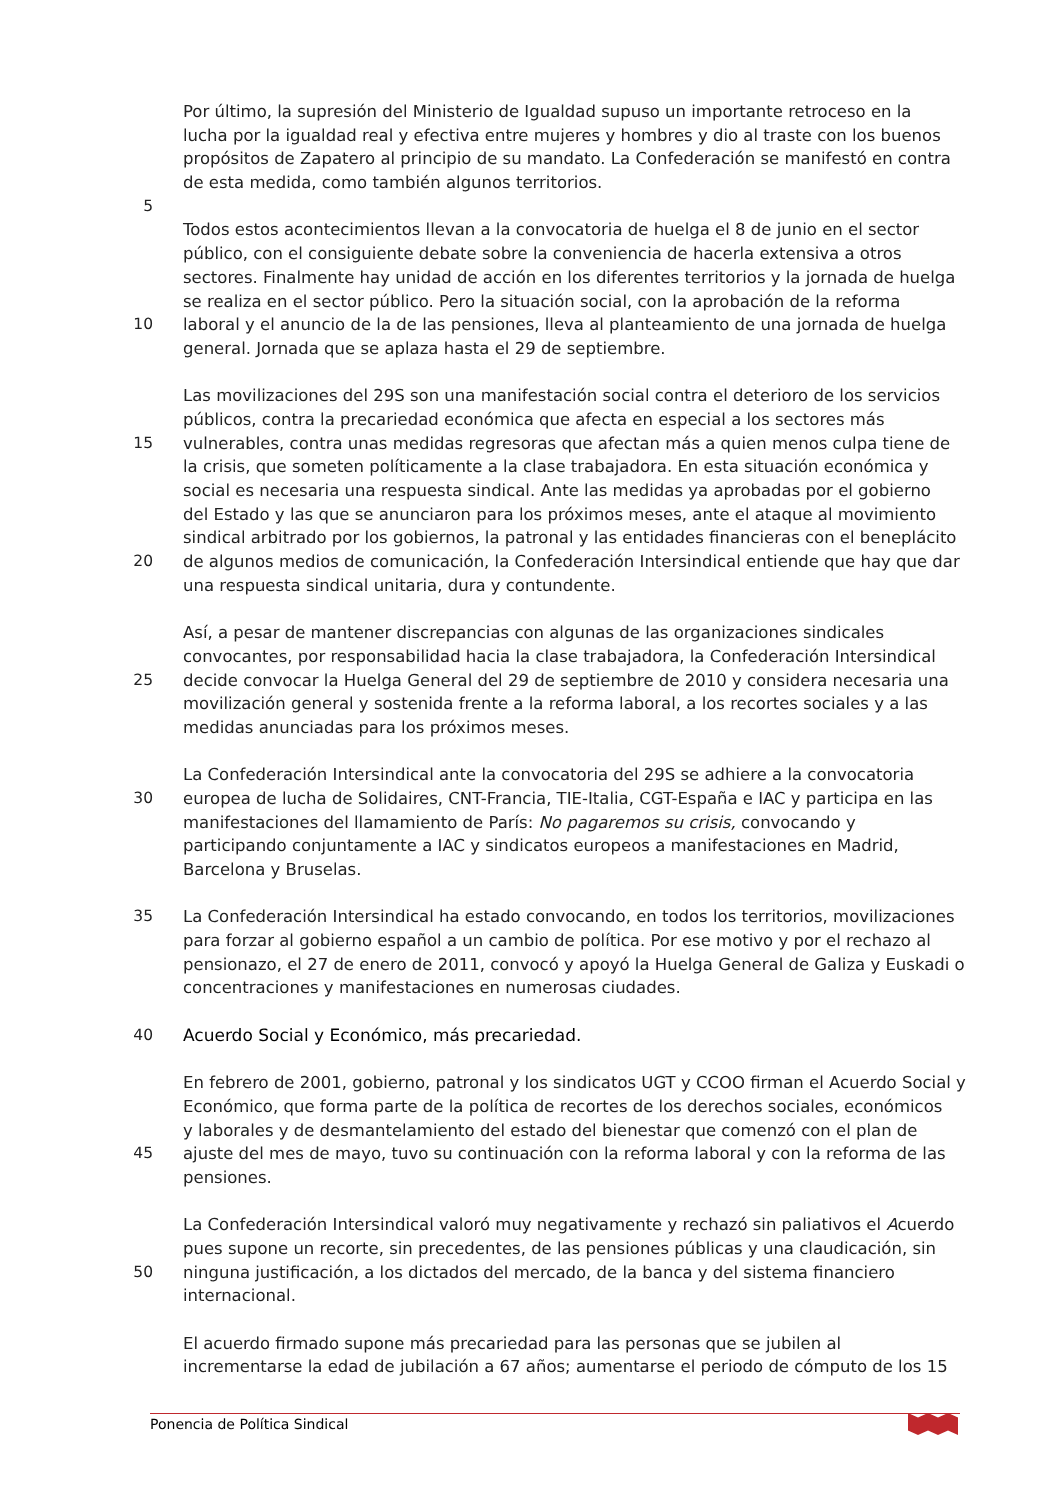Por último, la supresión del Ministerio de Igualdad supuso un importante retroceso en la
lucha por la igualdad real y efectiva entre mujeres y hombres y dio al traste con los buenos
propósitos de Zapatero al principio de su mandato. La Confederación se manifestó en contra
de esta medida, como también algunos territorios.
5
Todos estos acontecimientos llevan a la convocatoria de huelga el 8 de junio en el sector
público, con el consiguiente debate sobre la conveniencia de hacerla extensiva a otros
sectores. Finalmente hay unidad de acción en los diferentes territorios y la jornada de huelga
se realiza en el sector público. Pero la situación social, con la aprobación de la reforma
10 laboral y el anuncio de la de las pensiones, lleva al planteamiento de una jornada de huelga
general. Jornada que se aplaza hasta el 29 de septiembre.
Las movilizaciones del 29S son una manifestación social contra el deterioro de los servicios
públicos, contra la precariedad económica que afecta en especial a los sectores más
15 vulnerables, contra unas medidas regresoras que afectan más a quien menos culpa tiene de
la crisis, que someten políticamente a la clase trabajadora. En esta situación económica y
social es necesaria una respuesta sindical. Ante las medidas ya aprobadas por el gobierno
del Estado y las que se anunciaron para los próximos meses, ante el ataque al movimiento
sindical arbitrado por los gobiernos, la patronal y las entidades financieras con el beneplácito
20 de algunos medios de comunicación, la Confederación Intersindical entiende que hay que dar
una respuesta sindical unitaria, dura y contundente.
Así, a pesar de mantener discrepancias con algunas de las organizaciones sindicales
convocantes, por responsabilidad hacia la clase trabajadora, la Confederación Intersindical
25 decide convocar la Huelga General del 29 de septiembre de 2010 y considera necesaria una
movilización general y sostenida frente a la reforma laboral, a los recortes sociales y a las
medidas anunciadas para los próximos meses.
La Confederación Intersindical ante la convocatoria del 29S se adhiere a la convocatoria
30 europea de lucha de Solidaires, CNT-Francia, TIE-Italia, CGT-España e IAC y participa en las
manifestaciones del llamamiento de París: No pagaremos su crisis, convocando y
participando conjuntamente a IAC y sindicatos europeos a manifestaciones en Madrid,
Barcelona y Bruselas.
35 La Confederación Intersindical ha estado convocando, en todos los territorios, movilizaciones
para forzar al gobierno español a un cambio de política. Por ese motivo y por el rechazo al
pensionazo, el 27 de enero de 2011, convocó y apoyó la Huelga General de Galiza y Euskadi o
concentraciones y manifestaciones en numerosas ciudades.
40 Acuerdo Social y Económico, más precariedad.
En febrero de 2001, gobierno, patronal y los sindicatos UGT y CCOO firman el Acuerdo Social y
Económico, que forma parte de la política de recortes de los derechos sociales, económicos
y laborales y de desmantelamiento del estado del bienestar que comenzó con el plan de
45 ajuste del mes de mayo, tuvo su continuación con la reforma laboral y con la reforma de las
pensiones.
La Confederación Intersindical valoró muy negativamente y rechazó sin paliativos el Acuerdo
pues supone un recorte, sin precedentes, de las pensiones públicas y una claudicación, sin
50 ninguna justificación, a los dictados del mercado, de la banca y del sistema financiero
internacional.
El acuerdo firmado supone más precariedad para las personas que se jubilen al
incrementarse la edad de jubilación a 67 años; aumentarse el periodo de cómputo de los 15
Ponencia de Política Sindical